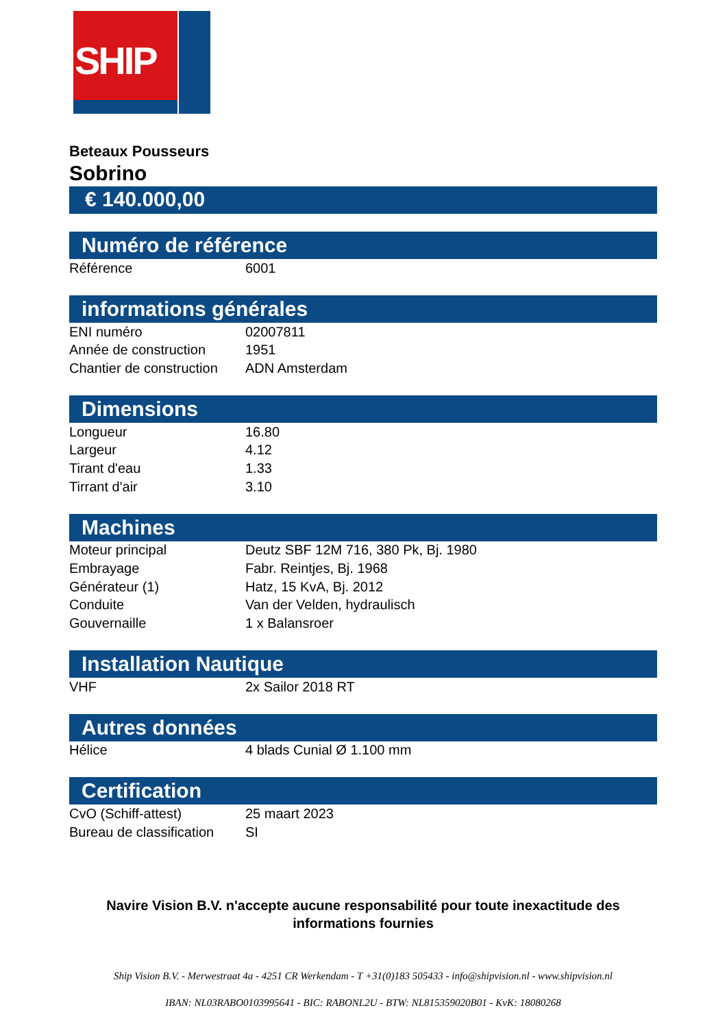SHIP
VISION
Beteaux Pousseurs
Sobrino
€ 140.000,00
Numéro de référence
| Référence | 6001 |
informations générales
| ENI numéro | 02007811 |
| Année de construction | 1951 |
| Chantier de construction | ADN Amsterdam |
Dimensions
| Longueur | 16.80 |
| Largeur | 4.12 |
| Tirant d'eau | 1.33 |
| Tirrant d'air | 3.10 |
Machines
| Moteur principal | Deutz SBF 12M 716, 380 Pk, Bj. 1980 |
| Embrayage | Fabr. Reintjes, Bj. 1968 |
| Générateur (1) | Hatz, 15 KvA, Bj. 2012 |
| Conduite | Van der Velden, hydraulisch |
| Gouvernaille | 1 x Balansroer |
Installation Nautique
| VHF | 2x Sailor 2018 RT |
Autres données
| Hélice | 4 blads Cunial Ø 1.100 mm |
Certification
| CvO (Schiff-attest) | 25 maart 2023 |
| Bureau de classification | SI |
Navire Vision B.V. n'accepte aucune responsabilité pour toute inexactitude des
informations fournies
Ship Vision B.V. - Merwestraat 4a - 4251 CR Werkendam - T +31(0)183 505433 - info@shipvision.nl - www.shipvision.nl
IBAN: NL03RABO0103995641 - BIC: RABONL2U - BTW: NL815359020B01 - KvK: 18080268